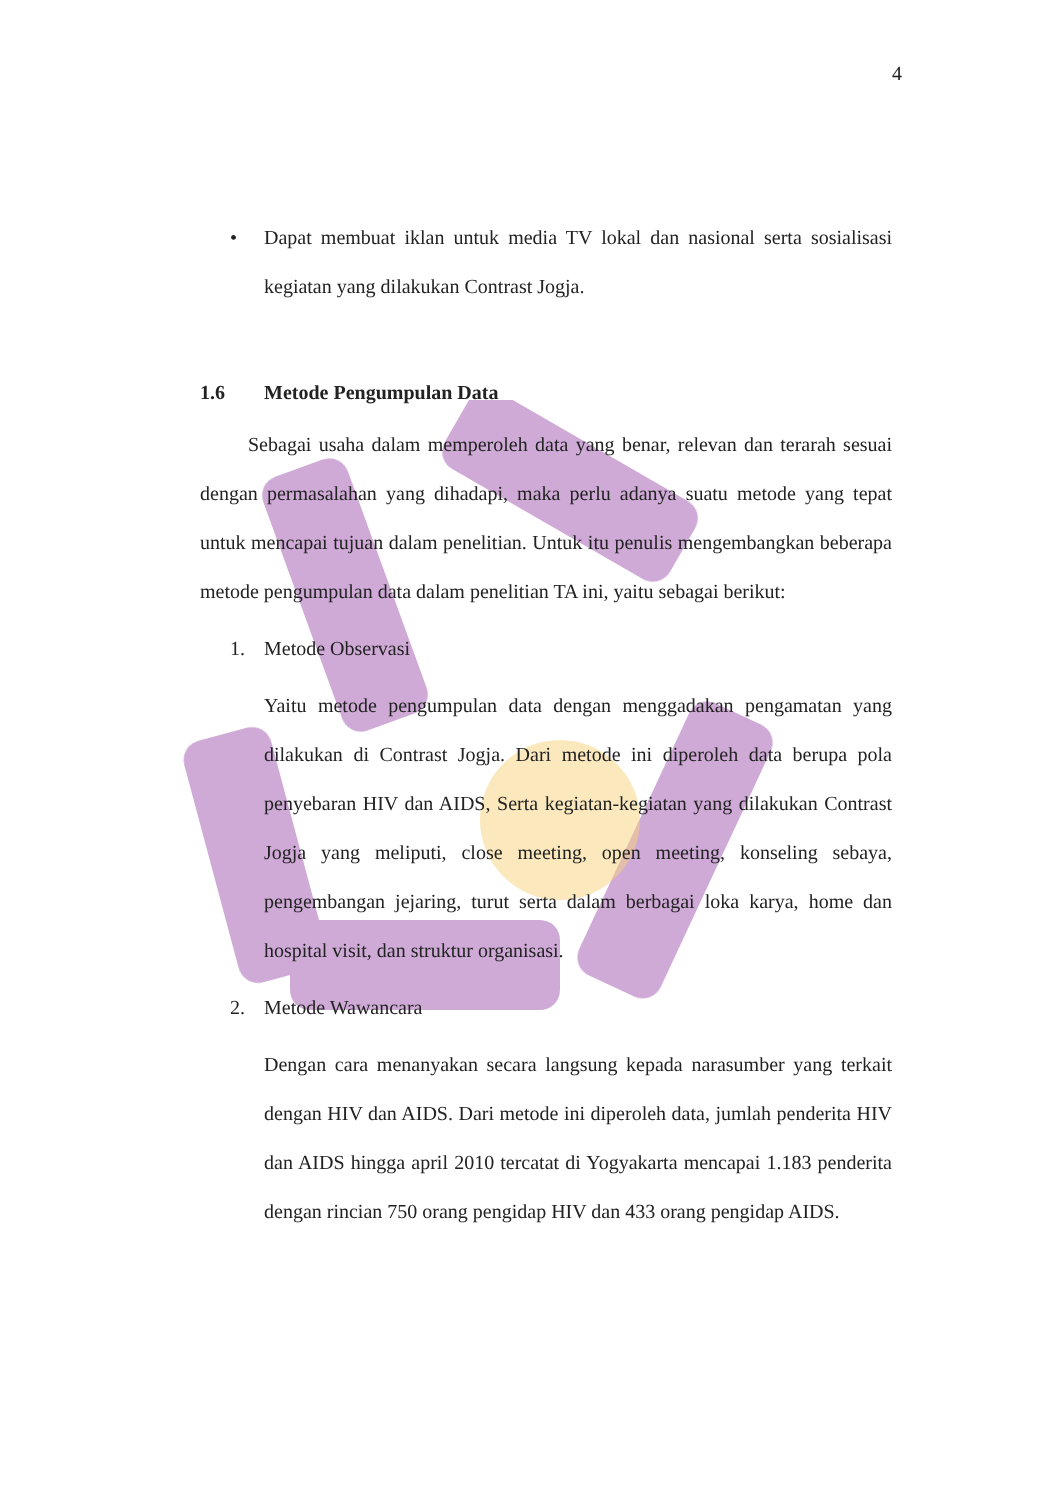4
• Dapat membuat iklan untuk media TV lokal dan nasional serta sosialisasi kegiatan yang dilakukan Contrast Jogja.
1.6 Metode Pengumpulan Data
Sebagai usaha dalam memperoleh data yang benar, relevan dan terarah sesuai dengan permasalahan yang dihadapi, maka perlu adanya suatu metode yang tepat untuk mencapai tujuan dalam penelitian. Untuk itu penulis mengembangkan beberapa metode pengumpulan data dalam penelitian TA ini, yaitu sebagai berikut:
1. Metode Observasi
Yaitu metode pengumpulan data dengan menggadakan pengamatan yang dilakukan di Contrast Jogja. Dari metode ini diperoleh data berupa pola penyebaran HIV dan AIDS, Serta kegiatan-kegiatan yang dilakukan Contrast Jogja yang meliputi, close meeting, open meeting, konseling sebaya, pengembangan jejaring, turut serta dalam berbagai loka karya, home dan hospital visit, dan struktur organisasi.
2. Metode Wawancara
Dengan cara menanyakan secara langsung kepada narasumber yang terkait dengan HIV dan AIDS. Dari metode ini diperoleh data, jumlah penderita HIV dan AIDS hingga april 2010 tercatat di Yogyakarta mencapai 1.183 penderita dengan rincian 750 orang pengidap HIV dan 433 orang pengidap AIDS.